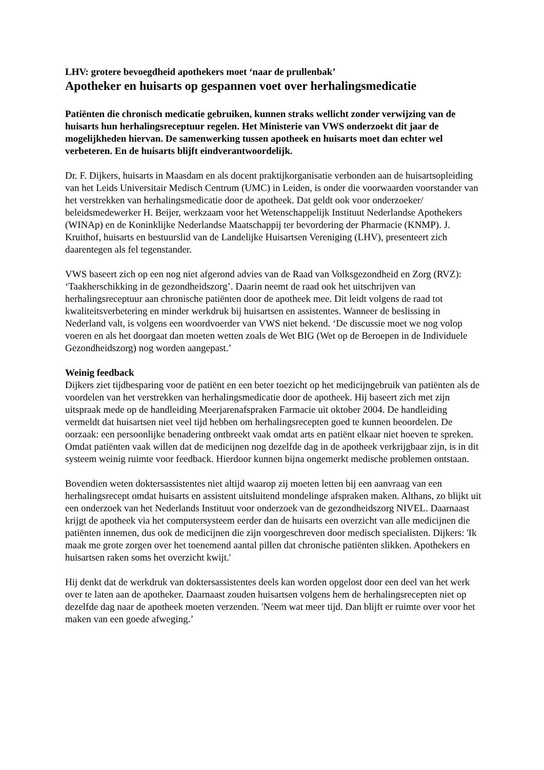LHV: grotere bevoegdheid apothekers moet ‘naar de prullenbak’
Apotheker en huisarts op gespannen voet over herhalingsmedicatie
Patiënten die chronisch medicatie gebruiken, kunnen straks wellicht zonder verwijzing van de huisarts hun herhalingsreceptuur regelen. Het Ministerie van VWS onderzoekt dit jaar de mogelijkheden hiervan. De samenwerking tussen apotheek en huisarts moet dan echter wel verbeteren. En de huisarts blijft eindverantwoordelijk.
Dr. F. Dijkers, huisarts in Maasdam en als docent praktijkorganisatie verbonden aan de huisartsopleiding van het Leids Universitair Medisch Centrum (UMC) in Leiden, is onder die voorwaarden voorstander van het verstrekken van herhalingsmedicatie door de apotheek. Dat geldt ook voor onderzoeker/ beleidsmedewerker H. Beijer, werkzaam voor het Wetenschappelijk Instituut Nederlandse Apothekers (WINAp) en de Koninklijke Nederlandse Maatschappij ter bevordering der Pharmacie (KNMP). J. Kruithof, huisarts en bestuurslid van de Landelijke Huisartsen Vereniging (LHV), presenteert zich daarentegen als fel tegenstander.
VWS baseert zich op een nog niet afgerond advies van de Raad van Volksgezondheid en Zorg (RVZ): ‘Taakherschikking in de gezondheidszorg’. Daarin neemt de raad ook het uitschrijven van herhalingsreceptuur aan chronische patiënten door de apotheek mee. Dit leidt volgens de raad tot kwaliteitsverbetering en minder werkdruk bij huisartsen en assistentes. Wanneer de beslissing in Nederland valt, is volgens een woordvoerder van VWS niet bekend. ‘De discussie moet we nog volop voeren en als het doorgaat dan moeten wetten zoals de Wet BIG (Wet op de Beroepen in de Individuele Gezondheidszorg) nog worden aangepast.’
Weinig feedback
Dijkers ziet tijdbesparing voor de patiënt en een beter toezicht op het medicijngebruik van patiënten als de voordelen van het verstrekken van herhalingsmedicatie door de apotheek. Hij baseert zich met zijn uitspraak mede op de handleiding Meerjarenafspraken Farmacie uit oktober 2004. De handleiding vermeldt dat huisartsen niet veel tijd hebben om herhalingsrecepten goed te kunnen beoordelen. De oorzaak: een persoonlijke benadering ontbreekt vaak omdat arts en patiënt elkaar niet hoeven te spreken. Omdat patiënten vaak willen dat de medicijnen nog dezelfde dag in de apotheek verkrijgbaar zijn, is in dit systeem weinig ruimte voor feedback. Hierdoor kunnen bijna ongemerkt medische problemen ontstaan.
Bovendien weten doktersassistentes niet altijd waarop zij moeten letten bij een aanvraag van een herhalingsrecept omdat huisarts en assistent uitsluitend mondelinge afspraken maken. Althans, zo blijkt uit een onderzoek van het Nederlands Instituut voor onderzoek van de gezondheidszorg NIVEL. Daarnaast krijgt de apotheek via het computersysteem eerder dan de huisarts een overzicht van alle medicijnen die patiënten innemen, dus ook de medicijnen die zijn voorgeschreven door medisch specialisten. Dijkers: 'Ik maak me grote zorgen over het toenemend aantal pillen dat chronische patiënten slikken. Apothekers en huisartsen raken soms het overzicht kwijt.'
Hij denkt dat de werkdruk van doktersassistentes deels kan worden opgelost door een deel van het werk over te laten aan de apotheker. Daarnaast zouden huisartsen volgens hem de herhalingsrecepten niet op dezelfde dag naar de apotheek moeten verzenden. 'Neem wat meer tijd. Dan blijft er ruimte over voor het maken van een goede afweging.’